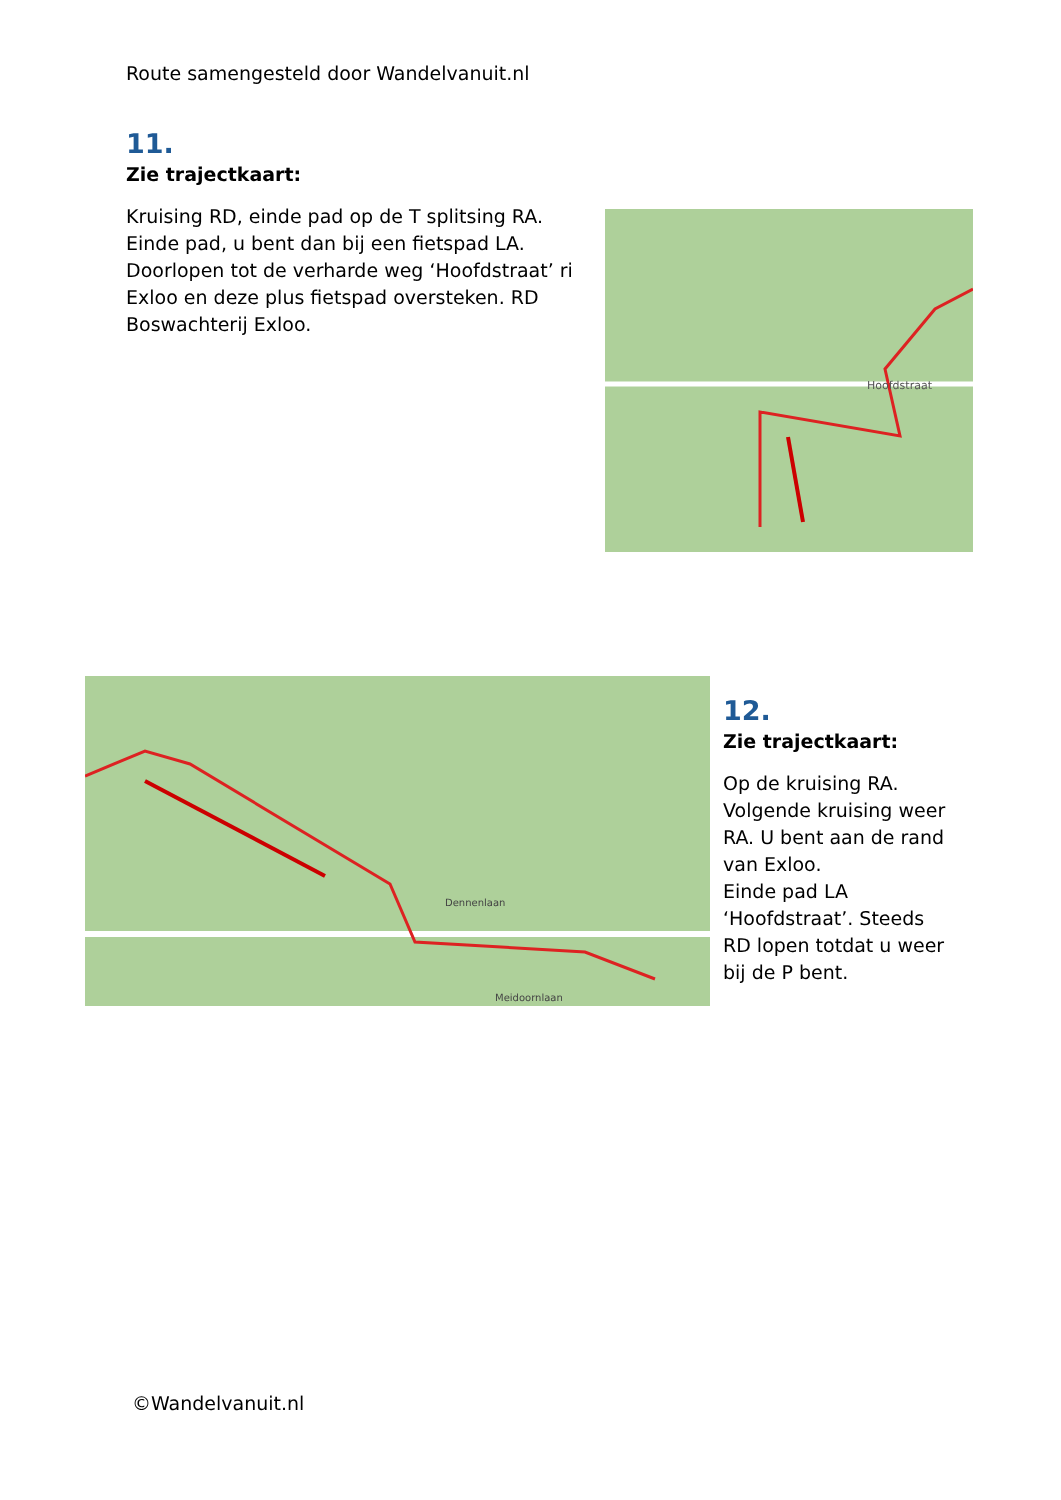Route samengesteld door Wandelvanuit.nl
11.
Zie trajectkaart:
Kruising RD, einde pad op de T splitsing RA. Einde pad, u bent dan bij een fietspad LA. Doorlopen tot de verharde weg ‘Hoofdstraat’ ri Exloo en deze plus fietspad oversteken. RD Boswachterij Exloo.
Hoofdstraat
Dennenlaan
Meidoornlaan
12.
Zie trajectkaart:
Op de kruising RA.
Volgende kruising weer RA. U bent aan de rand van Exloo.
Einde pad LA ‘Hoofdstraat’. Steeds RD lopen totdat u weer bij de P bent.
©Wandelvanuit.nl